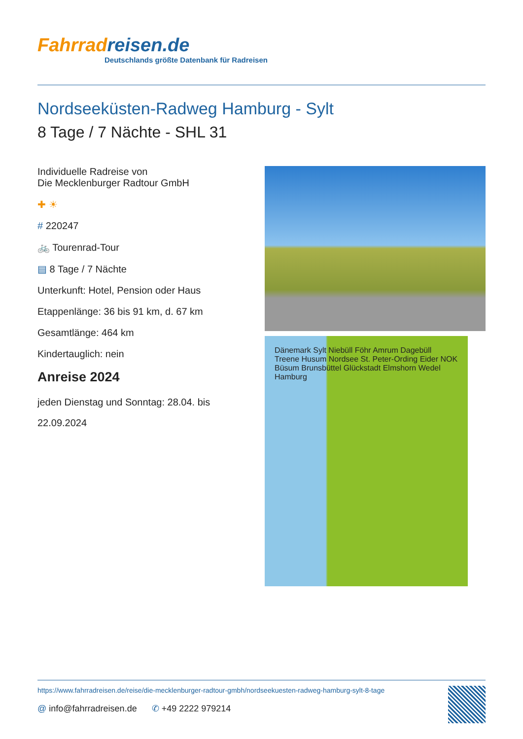Fahrradreisen.de
Deutschlands größte Datenbank für Radreisen
Nordseeküsten-Radweg Hamburg - Sylt
8 Tage / 7 Nächte - SHL 31
Individuelle Radreise von
Die Mecklenburger Radtour GmbH
✚ ☀
# 220247
🚲 Tourenrad-Tour
▤ 8 Tage / 7 Nächte
Unterkunft: Hotel, Pension oder Haus
Etappenlänge: 36 bis 91 km, d. 67 km
Gesamtlänge: 464 km
Kindertauglich: nein
Anreise 2024
jeden Dienstag und Sonntag: 28.04. bis 22.09.2024
Dänemark Sylt Niebüll Föhr Amrum Dagebüll Treene Husum Nordsee St. Peter-Ording Eider NOK Büsum Brunsbüttel Glückstadt Elmshorn Wedel Hamburg
https://www.fahrradreisen.de/reise/die-mecklenburger-radtour-gmbh/nordseekuesten-radweg-hamburg-sylt-8-tage
@ info@fahrradreisen.de ✆ +49 2222 979214